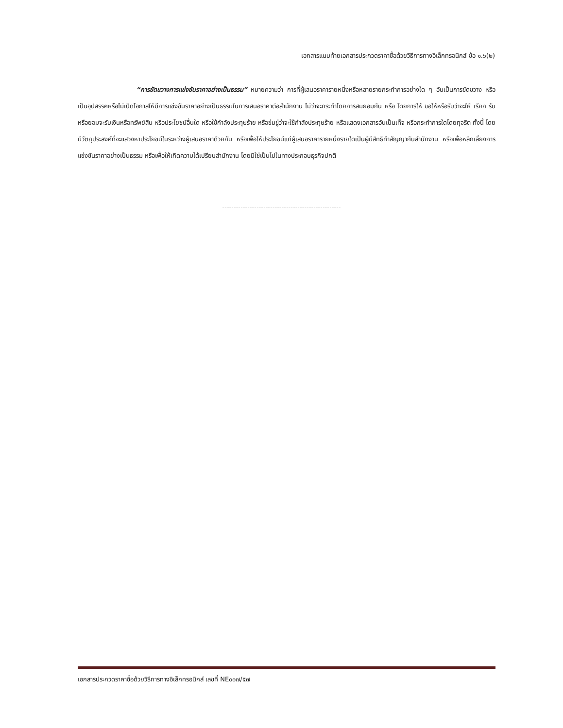เอกสารแนบท้ายเอกสารประกวดราคาซื้อด้วยวิธีการทางอิเล็กทรอนิกส์ ข้อ ๑.๖(๒)
“การขัดขวางการแข่งขันราคาอย่างเป็นธรรม” หมายความว่า การที่ผู้เสนอราคารายหนึ่งหรือหลายรายกระทำการอย่างใด ๆ อันเป็นการขัดขวาง หรือเป็นอุปสรรคหรือไม่เปิดโอกาสให้มีการแข่งขันราคาอย่างเป็นธรรมในการเสนอราคาต่อสำนักงาน ไม่ว่าจะกระทำโดยการสมยอมกัน หรือ โดยการให้ ขอให้หรือรับว่าจะให้ เรียก รับ หรือยอมจะรับเงินหรือทรัพย์สิน หรือประโยชน์อื่นใด หรือใช้กำลังประทุษร้าย หรือข่มขู่ว่าจะใช้กำลังประทุษร้าย หรือแสดงเอกสารอันเป็นเท็จ หรือกระทำการใดโดยทุจริต ทั้งนี้ โดยมีวัตถุประสงค์ที่จะแสวงหาประโยชน์ในระหว่างผู้เสนอราคาด้วยกัน หรือเพื่อให้ประโยชน์แก่ผู้เสนอราคารายหนึ่งรายใดเป็นผู้มีสิทธิทำสัญญากับสำนักงาน หรือเพื่อหลีกเลี่ยงการแข่งขันราคาอย่างเป็นธรรม หรือเพื่อให้เกิดความได้เปรียบสำนักงาน โดยมิใช่เป็นไปในทางประกอบธุรกิจปกติ
----------------------------------------------------
เอกสารประกวดราคาซื้อด้วยวิธีการทางอิเล็กทรอนิกส์ เลขที่ NE๐๐๗/๕๗